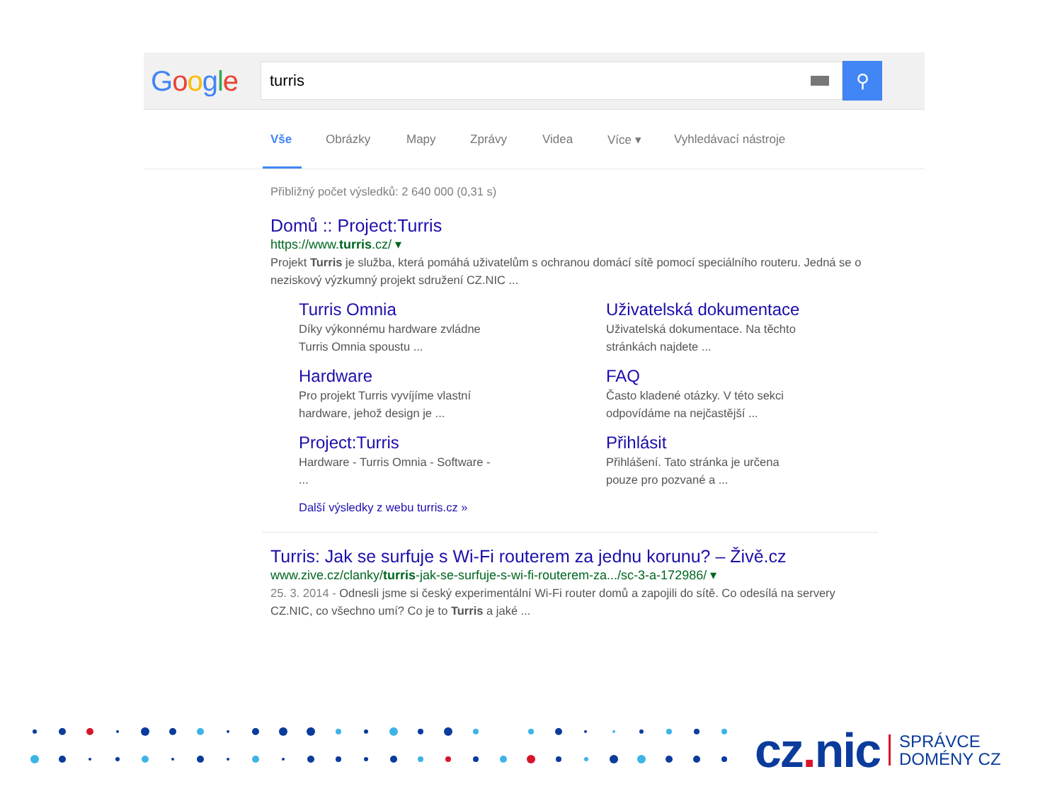Google
turris
⚲
Vše Obrázky Mapy Zprávy Videa Více ▾ Vyhledávací nástroje
Přibližný počet výsledků: 2 640 000 (0,31 s)
Domů :: Project:Turris
https://www.turris.cz/ ▾
Projekt Turris je služba, která pomáhá uživatelům s ochranou domácí sítě pomocí speciálního routeru. Jedná se o neziskový výzkumný projekt sdružení CZ.NIC ...
Turris Omnia
Díky výkonnému hardware zvládne
Turris Omnia spoustu ...
Uživatelská dokumentace
Uživatelská dokumentace. Na těchto
stránkách najdete ...
Hardware
Pro projekt Turris vyvíjíme vlastní
hardware, jehož design je ...
FAQ
Často kladené otázky. V této sekci
odpovídáme na nejčastější ...
Project:Turris
Hardware - Turris Omnia - Software -
...
Přihlásit
Přihlášení. Tato stránka je určena
pouze pro pozvané a ...
Další výsledky z webu turris.cz »
Turris: Jak se surfuje s Wi-Fi routerem za jednu korunu? – Živě.cz
www.zive.cz/clanky/turris-jak-se-surfuje-s-wi-fi-routerem-za.../sc-3-a-172986/ ▾
25. 3. 2014 - Odnesli jsme si český experimentální Wi-Fi router domů a zapojili do sítě. Co odesílá na servery CZ.NIC, co všechno umí? Co je to Turris a jaké ...
cz. nic
SPRÁVCE
DOMÉNY CZ